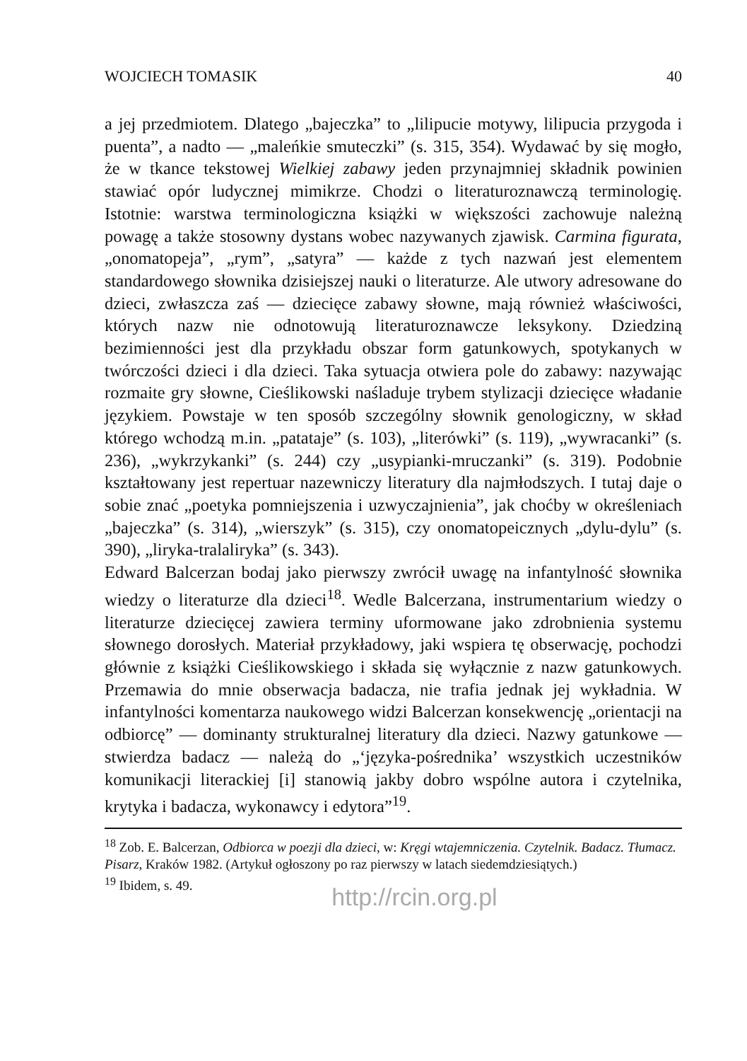WOJCIECH TOMASIK 40
a jej przedmiotem. Dlatego „bajeczka” to „lilipucie motywy, lilipucia przygoda i puenta”, a nadto — „maleńkie smuteczki” (s. 315, 354). Wydawać by się mogło, że w tkance tekstowej Wielkiej zabawy jeden przynajmniej składnik powinien stawiać opór ludycznej mimikrze. Chodzi o literaturoznawczą terminologię. Istotnie: warstwa terminologiczna książki w większości zachowuje należną powagę a także stosowny dystans wobec nazywanych zjawisk. Carmina figurata, „onomatopeja”, „rym”, „satyra” — każde z tych nazwań jest elementem standardowego słownika dzisiejszej nauki o literaturze. Ale utwory adresowane do dzieci, zwłaszcza zaś — dziecięce zabawy słowne, mają również właściwości, których nazw nie odnotowują literaturoznawcze leksykony. Dziedziną bezimienności jest dla przykładu obszar form gatunkowych, spotykanych w twórczości dzieci i dla dzieci. Taka sytuacja otwiera pole do zabawy: nazywając rozmaite gry słowne, Cieślikowski naśladuje trybem stylizacji dziecięce władanie językiem. Powstaje w ten sposób szczególny słownik genologiczny, w skład którego wchodzą m.in. „patataje” (s. 103), „literówki” (s. 119), „wywracanki” (s. 236), „wykrzykanki” (s. 244) czy „usypianki-mruczanki” (s. 319). Podobnie kształtowany jest repertuar nazewniczy literatury dla najmłodszych. I tutaj daje o sobie znać „poetyka pomniejszenia i uzwyczajnienia”, jak choćby w określeniach „bajeczka” (s. 314), „wierszyk” (s. 315), czy onomatopeicznych „dylu-dylu” (s. 390), „liryka-tralaliryka” (s. 343).
Edward Balcerzan bodaj jako pierwszy zwrócił uwagę na infantylność słownika wiedzy o literaturze dla dzieci<sup>18</sup>. Wedle Balcerzana, instrumentarium wiedzy o literaturze dziecięcej zawiera terminy uformowane jako zdrobnienia systemu słownego dorosłych. Materiał przykładowy, jaki wspiera tę obserwację, pochodzi głównie z książki Cieślikowskiego i składa się wyłącznie z nazw gatunkowych. Przemawia do mnie obserwacja badacza, nie trafia jednak jej wykładnia. W infantylności komentarza naukowego widzi Balcerzan konsekwencję „orientacji na odbiorcę” — dominanty strukturalnej literatury dla dzieci. Nazwy gatunkowe — stwierdza badacz — należą do „‘języka-pośrednika’ wszystkich uczestników komunikacji literackiej [i] stanowią jakby dobro wspólne autora i czytelnika, krytyka i badacza, wykonawcy i edytora”<sup>19</sup>.
<sup>18</sup> Zob. E. Balcerzan, Odbiorca w poezji dla dzieci, w: Kręgi wtajemniczenia. Czytelnik. Badacz. Tłumacz. Pisarz, Kraków 1982. (Artykuł ogłoszony po raz pierwszy w latach siedemdziesiątych.)
<sup>19</sup> Ibidem, s. 49.
http://rcin.org.pl